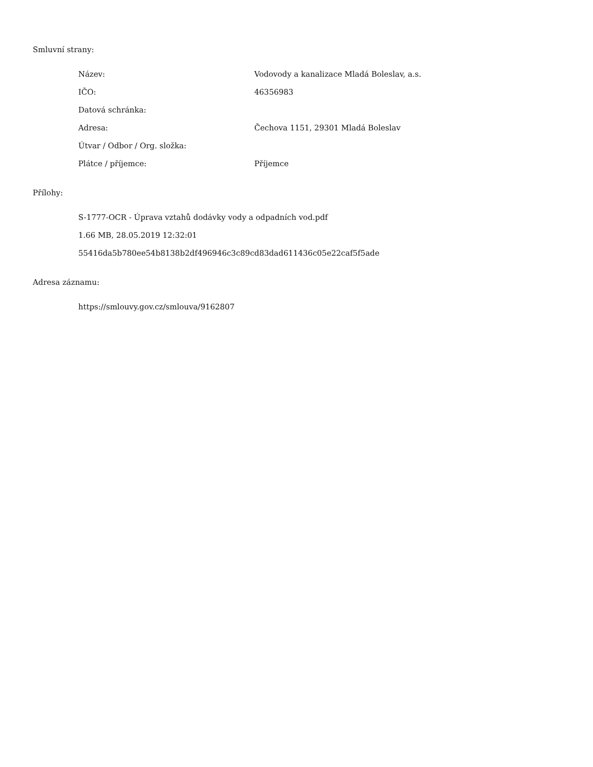Smluvní strany:
| Název: | Vodovody a kanalizace Mladá Boleslav, a.s. |
| IČO: | 46356983 |
| Datová schránka: | |
| Adresa: | Čechova 1151, 29301 Mladá Boleslav |
| Útvar / Odbor / Org. složka: | |
| Plátce / příjemce: | Příjemce |
Přílohy:
S-1777-OCR - Úprava vztahů dodávky vody a odpadních vod.pdf
1.66 MB, 28.05.2019 12:32:01
55416da5b780ee54b8138b2df496946c3c89cd83dad611436c05e22caf5f5ade
Adresa záznamu:
https://smlouvy.gov.cz/smlouva/9162807